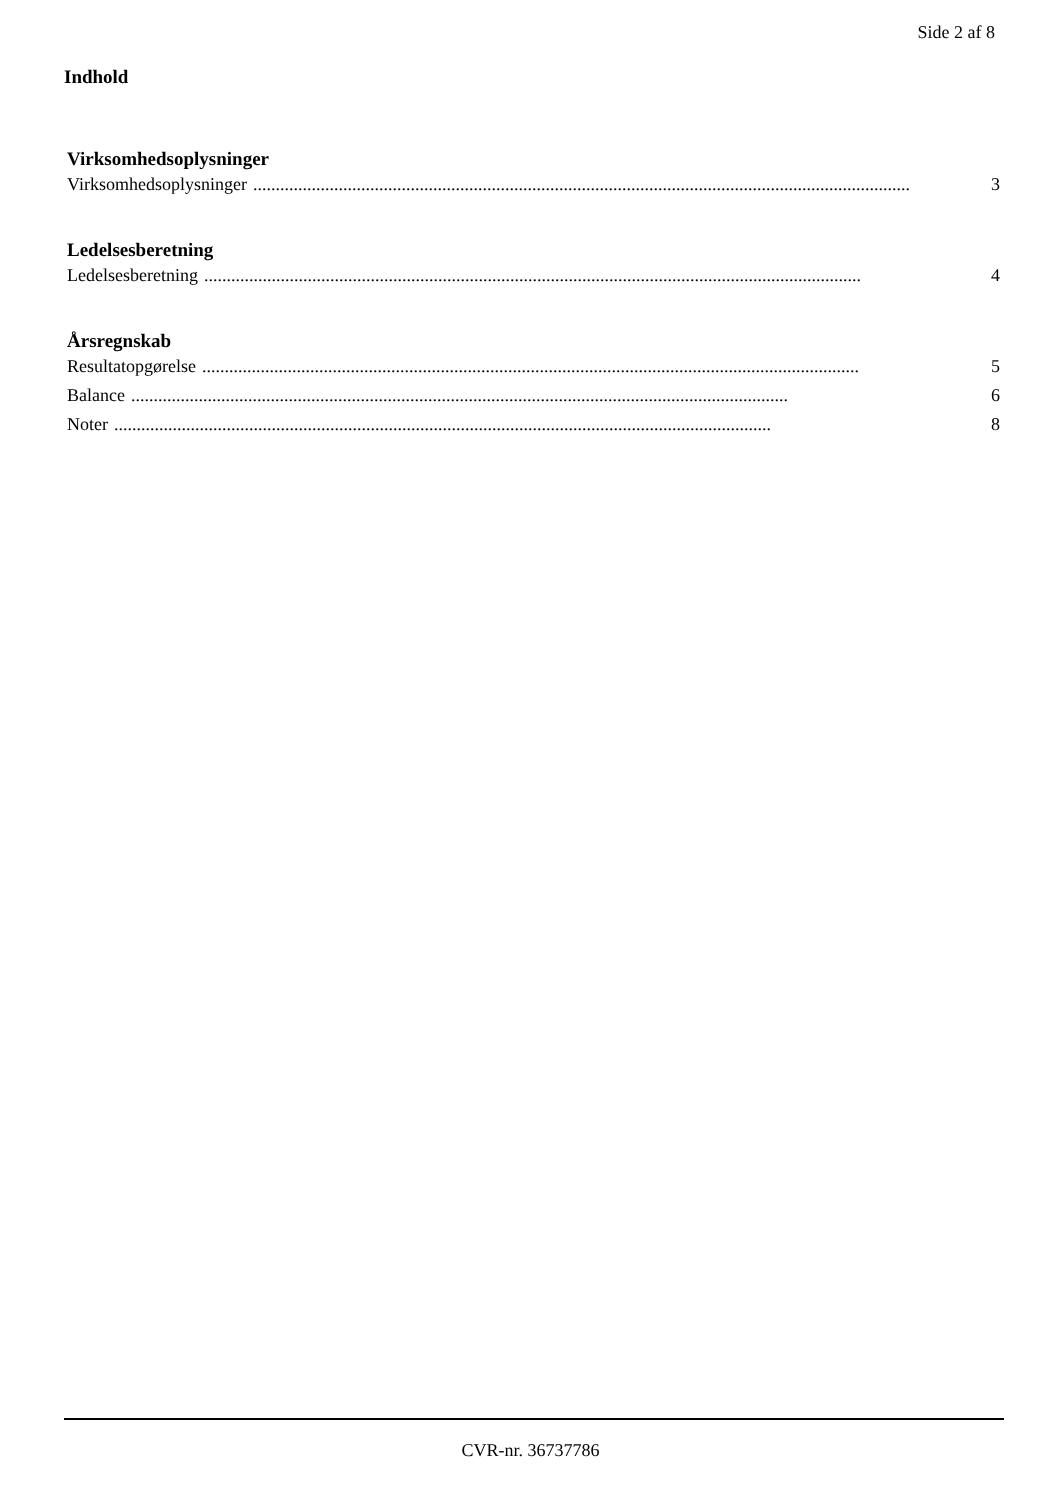Side 2 af 8
Indhold
Virksomhedsoplysninger
Virksomhedsoplysninger.................................................................................................................................................. 3
Ledelsesberetning
Ledelsesberetning.................................................................................................................................................. 4
Årsregnskab
Resultatopgørelse.................................................................................................................................................. 5
Balance.................................................................................................................................................. 6
Noter.................................................................................................................................................. 8
CVR-nr. 36737786